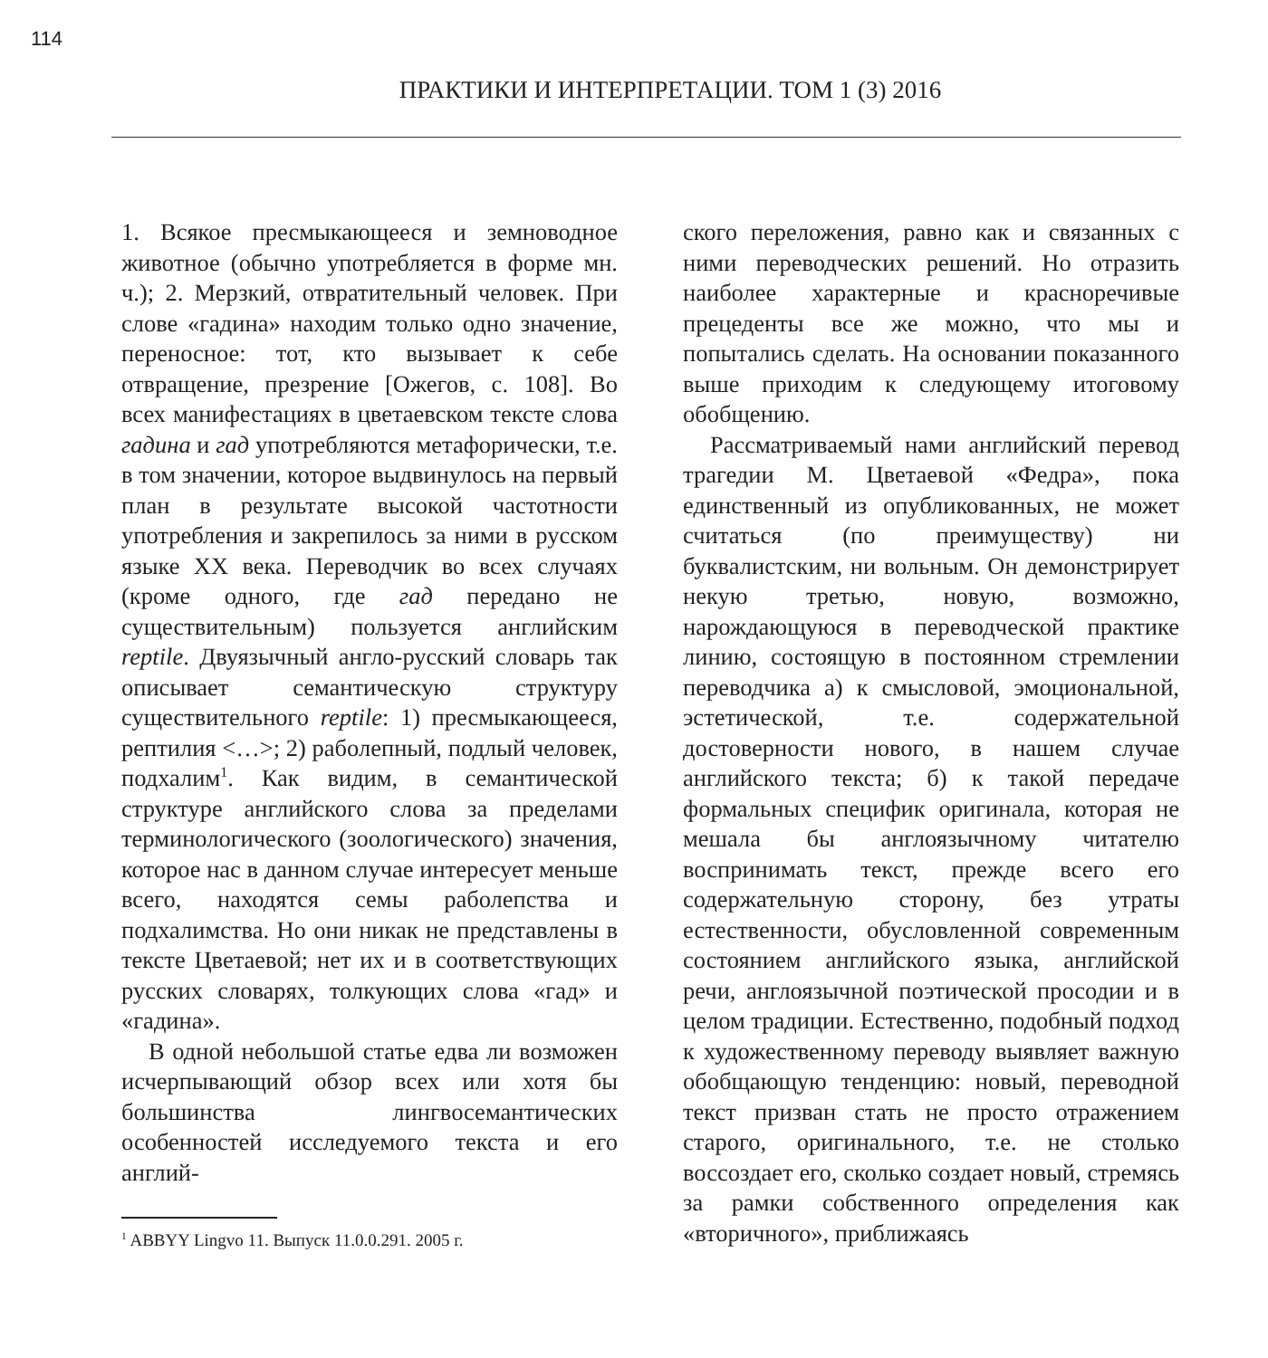114
ПРАКТИКИ И ИНТЕРПРЕТАЦИИ. ТОМ 1 (3) 2016
1. Всякое пресмыкающееся и земноводное животное (обычно употребляется в форме мн. ч.); 2. Мерзкий, отвратительный человек. При слове «гадина» находим только одно значение, переносное: тот, кто вызывает к себе отвращение, презрение [Ожегов, с. 108]. Во всех манифестациях в цветаевском тексте слова гадина и гад употребляются метафорически, т.е. в том значении, которое выдвинулось на первый план в результате высокой частотности употребления и закрепилось за ними в русском языке XX века. Переводчик во всех случаях (кроме одного, где гад передано не существительным) пользуется английским reptile. Двуязычный англо-русский словарь так описывает семантическую структуру существительного reptile: 1) пресмыкающееся, рептилия <…>; 2) раболепный, подлый человек, подхалим<sup>1</sup>. Как видим, в семантической структуре английского слова за пределами терминологического (зоологического) значения, которое нас в данном случае интересует меньше всего, находятся семы раболепства и подхалимства. Но они никак не представлены в тексте Цветаевой; нет их и в соответствующих русских словарях, толкующих слова «гад» и «гадина».
В одной небольшой статье едва ли возможен исчерпывающий обзор всех или хотя бы большинства лингвосемантических особенностей исследуемого текста и его англий-
<sup>1</sup> ABBYY Lingvo 11. Выпуск 11.0.0.291. 2005 г.
ского переложения, равно как и связанных с ними переводческих решений. Но отразить наиболее характерные и красноречивые прецеденты все же можно, что мы и попытались сделать. На основании показанного выше приходим к следующему итоговому обобщению.
Рассматриваемый нами английский перевод трагедии М. Цветаевой «Федра», пока единственный из опубликованных, не может считаться (по преимуществу) ни буквалистским, ни вольным. Он демонстрирует некую третью, новую, возможно, нарождающуюся в переводческой практике линию, состоящую в постоянном стремлении переводчика а) к смысловой, эмоциональной, эстетической, т.е. содержательной достоверности нового, в нашем случае английского текста; б) к такой передаче формальных специфик оригинала, которая не мешала бы англоязычному читателю воспринимать текст, прежде всего его содержательную сторону, без утраты естественности, обусловленной современным состоянием английского языка, английской речи, англоязычной поэтической просодии и в целом традиции. Естественно, подобный подход к художественному переводу выявляет важную обобщающую тенденцию: новый, переводной текст призван стать не просто отражением старого, оригинального, т.е. не столько воссоздает его, сколько создает новый, стремясь за рамки собственного определения как «вторичного», приближаясь